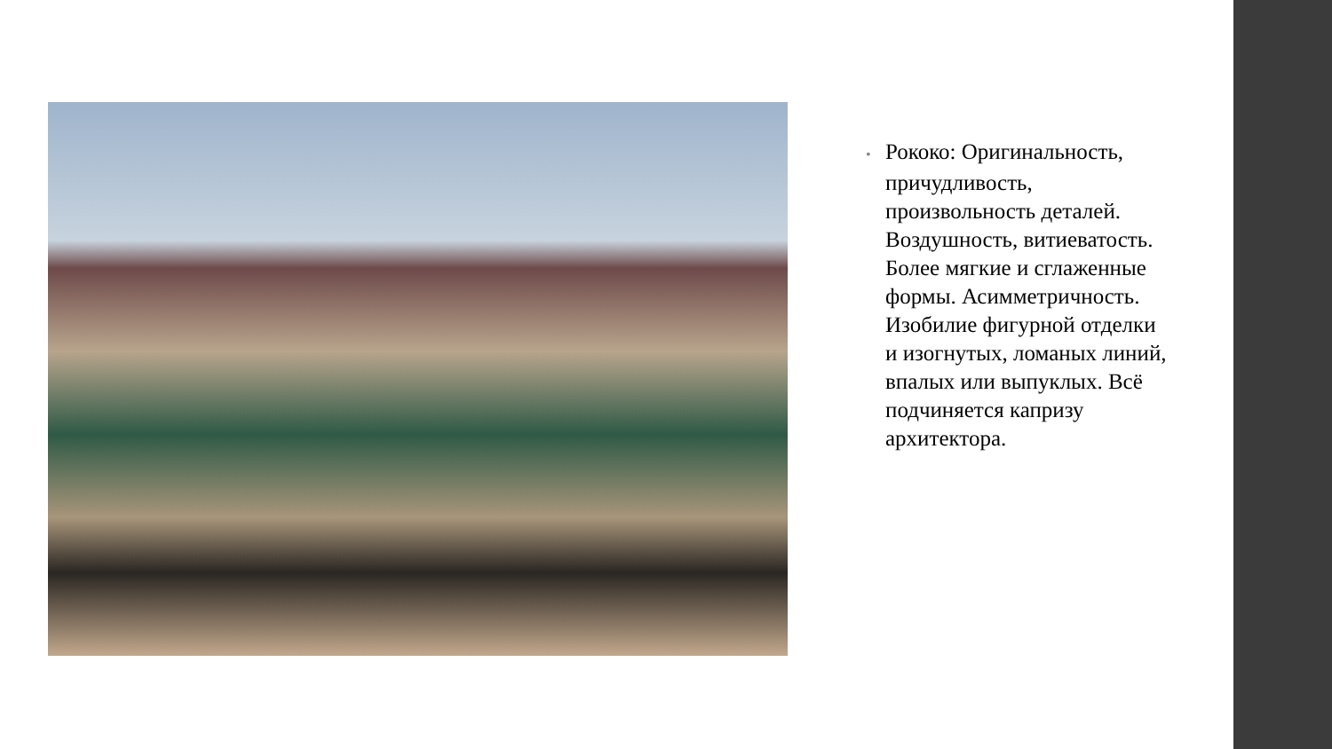• Рококо: Оригинальность, причудливость, произвольность деталей. Воздушность, витиеватость. Более мягкие и сглаженные формы. Асимметричность. Изобилие фигурной отделки и изогнутых, ломаных линий, впалых или выпуклых. Всё подчиняется капризу архитектора.